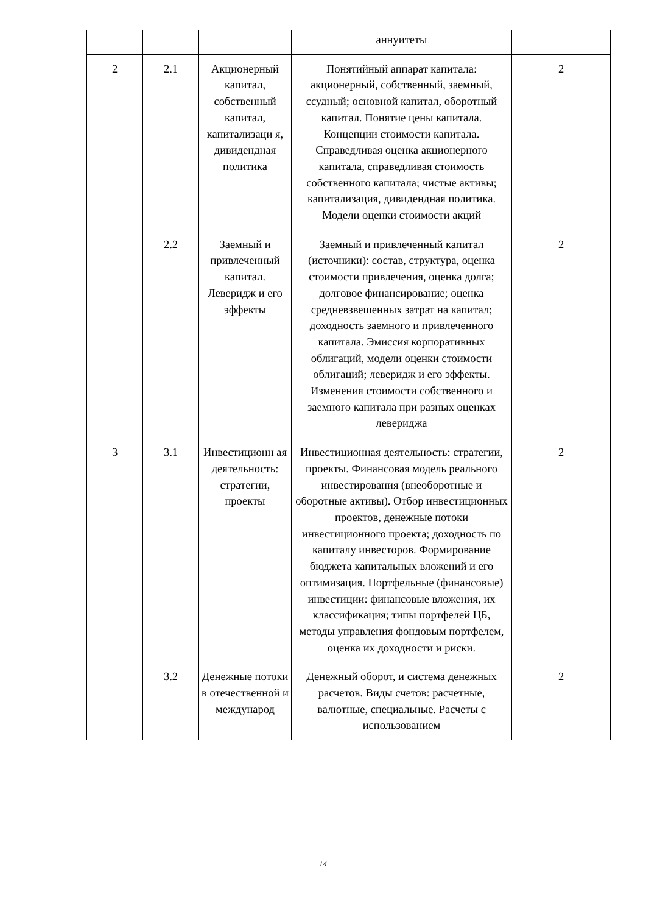| | | | аннуитеты | |
| 2 | 2.1 | Акционерный капитал, собственный капитал, капитализаци я, дивидендная политика | Понятийный аппарат капитала: акционерный, собственный, заемный, ссудный; основной капитал, оборотный капитал. Понятие цены капитала. Концепции стоимости капитала. Справедливая оценка акционерного капитала, справедливая стоимость собственного капитала; чистые активы; капитализация, дивидендная политика. Модели оценки стоимости акций | 2 |
| | 2.2 | Заемный и привлеченный капитал. Левeридж и его эффекты | Заемный и привлеченный капитал (источники): состав, структура, оценка стоимости привлечения, оценка долга; долговое финансирование; оценка средневзвешенных затрат на капитал; доходность заемного и привлеченного капитала. Эмиссия корпоративных облигаций, модели оценки стоимости облигаций; леверидж и его эффекты. Изменения стоимости собственного и заемного капитала при разных оценках левериджа | 2 |
| 3 | 3.1 | Инвестиционн ая деятельность: стратегии, проекты | Инвестиционная деятельность: стратегии, проекты. Финансовая модель реального инвестирования (внеоборотные и оборотные активы). Отбор инвестиционных проектов, денежные потоки инвестиционного проекта; доходность по капиталу инвесторов. Формирование бюджета капитальных вложений и его оптимизация. Портфельные (финансовые) инвестиции: финансовые вложения, их классификация; типы портфелей ЦБ, методы управления фондовым портфелем, оценка их доходности и риски. | 2 |
| | 3.2 | Денежные потоки в отечественной и международ | Денежный оборот, и система денежных расчетов. Виды счетов: расчетные, валютные, специальные. Расчеты с использованием | 2 |
14